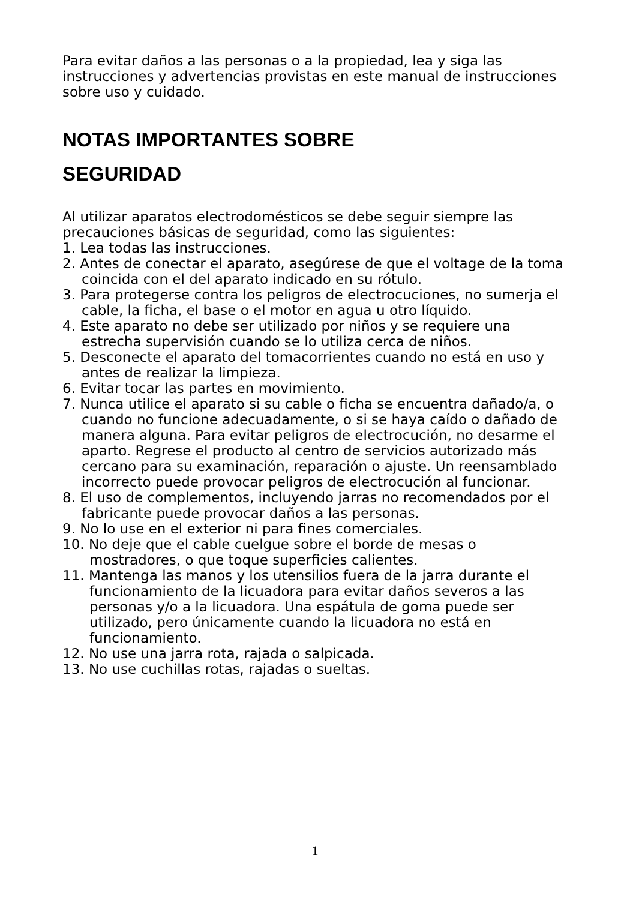Para evitar daños a las personas o a la propiedad, lea y siga las instrucciones y advertencias provistas en este manual de instrucciones sobre uso y cuidado.
NOTAS IMPORTANTES SOBRE
SEGURIDAD
Al utilizar aparatos electrodomésticos se debe seguir siempre las precauciones básicas de seguridad, como las siguientes:
1. Lea todas las instrucciones.
2. Antes de conectar el aparato, asegúrese de que el voltage de la toma coincida con el del aparato indicado en su rótulo.
3. Para protegerse contra los peligros de electrocuciones, no sumerja el cable, la ficha, el base o el motor en agua u otro líquido.
4. Este aparato no debe ser utilizado por niños y se requiere una estrecha supervisión cuando se lo utiliza cerca de niños.
5. Desconecte el aparato del tomacorrientes cuando no está en uso y antes de realizar la limpieza.
6. Evitar tocar las partes en movimiento.
7. Nunca utilice el aparato si su cable o ficha se encuentra dañado/a, o cuando no funcione adecuadamente, o si se haya caído o dañado de manera alguna. Para evitar peligros de electrocución, no desarme el aparto. Regrese el producto al centro de servicios autorizado más cercano para su examinación, reparación o ajuste. Un reensamblado incorrecto puede provocar peligros de electrocución al funcionar.
8. El uso de complementos, incluyendo jarras no recomendados por el fabricante puede provocar daños a las personas.
9. No lo use en el exterior ni para fines comerciales.
10. No deje que el cable cuelgue sobre el borde de mesas o mostradores, o que toque superficies calientes.
11. Mantenga las manos y los utensilios fuera de la jarra durante el funcionamiento de la licuadora para evitar daños severos a las personas y/o a la licuadora. Una espátula de goma puede ser utilizado, pero únicamente cuando la licuadora no está en funcionamiento.
12. No use una jarra rota, rajada o salpicada.
13. No use cuchillas rotas, rajadas o sueltas.
1